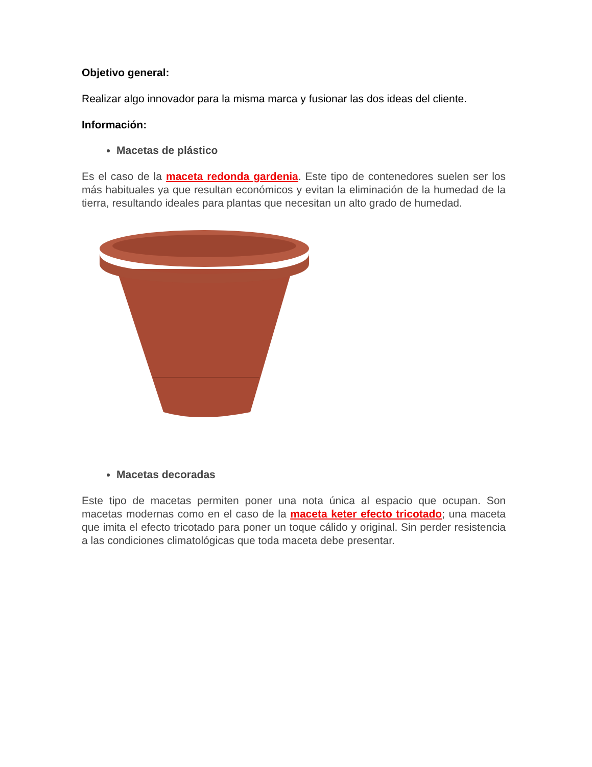Objetivo general:
Realizar algo innovador para la misma marca y fusionar las dos ideas del cliente.
Información:
Macetas de plástico
Es el caso de la maceta redonda gardenia. Este tipo de contenedores suelen ser los más habituales ya que resultan económicos y evitan la eliminación de la humedad de la tierra, resultando ideales para plantas que necesitan un alto grado de humedad.
Macetas decoradas
Este tipo de macetas permiten poner una nota única al espacio que ocupan. Son macetas modernas como en el caso de la maceta keter efecto tricotado; una maceta que imita el efecto tricotado para poner un toque cálido y original. Sin perder resistencia a las condiciones climatológicas que toda maceta debe presentar.